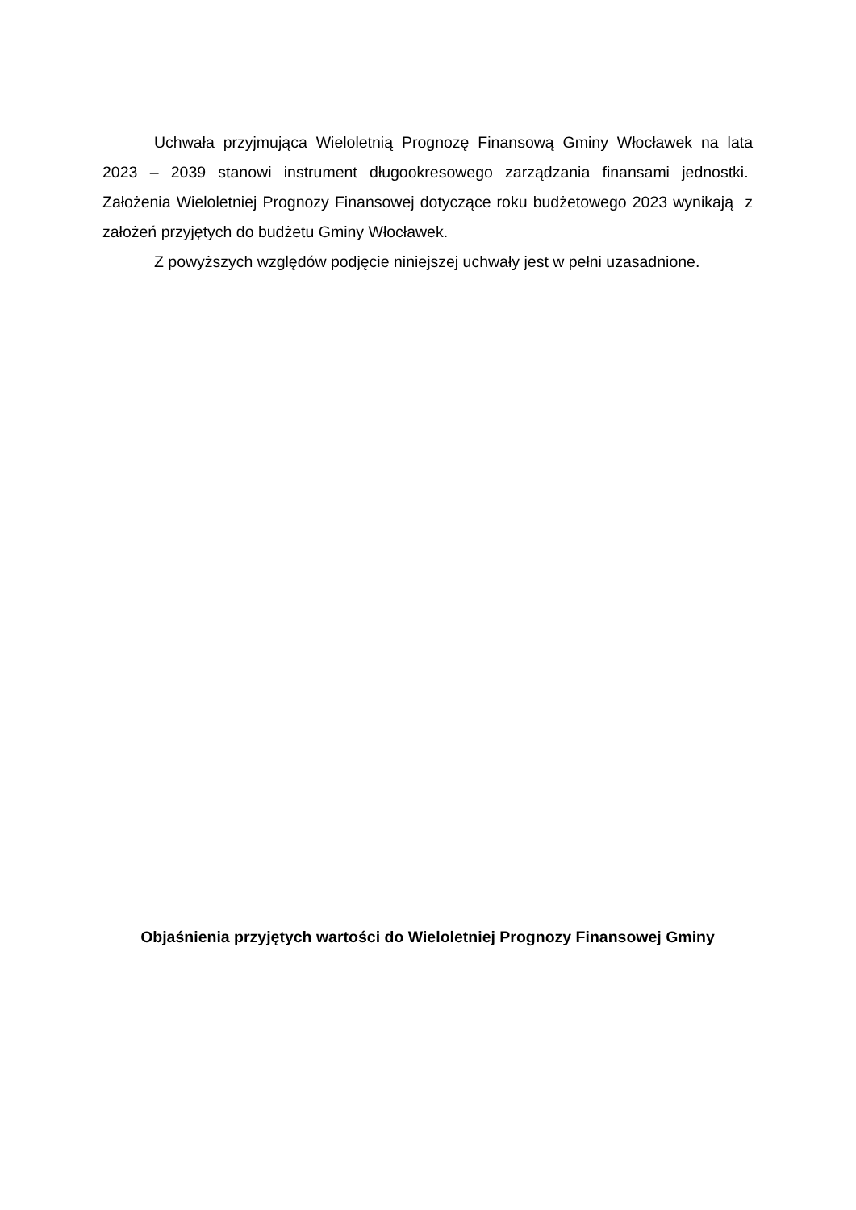Uchwała przyjmująca Wieloletnią Prognozę Finansową Gminy Włocławek na lata 2023 – 2039 stanowi instrument długookresowego zarządzania finansami jednostki. Założenia Wieloletniej Prognozy Finansowej dotyczące roku budżetowego 2023 wynikają z założeń przyjętych do budżetu Gminy Włocławek.
Z powyższych względów podjęcie niniejszej uchwały jest w pełni uzasadnione.
Objaśnienia przyjętych wartości do Wieloletniej Prognozy Finansowej Gminy